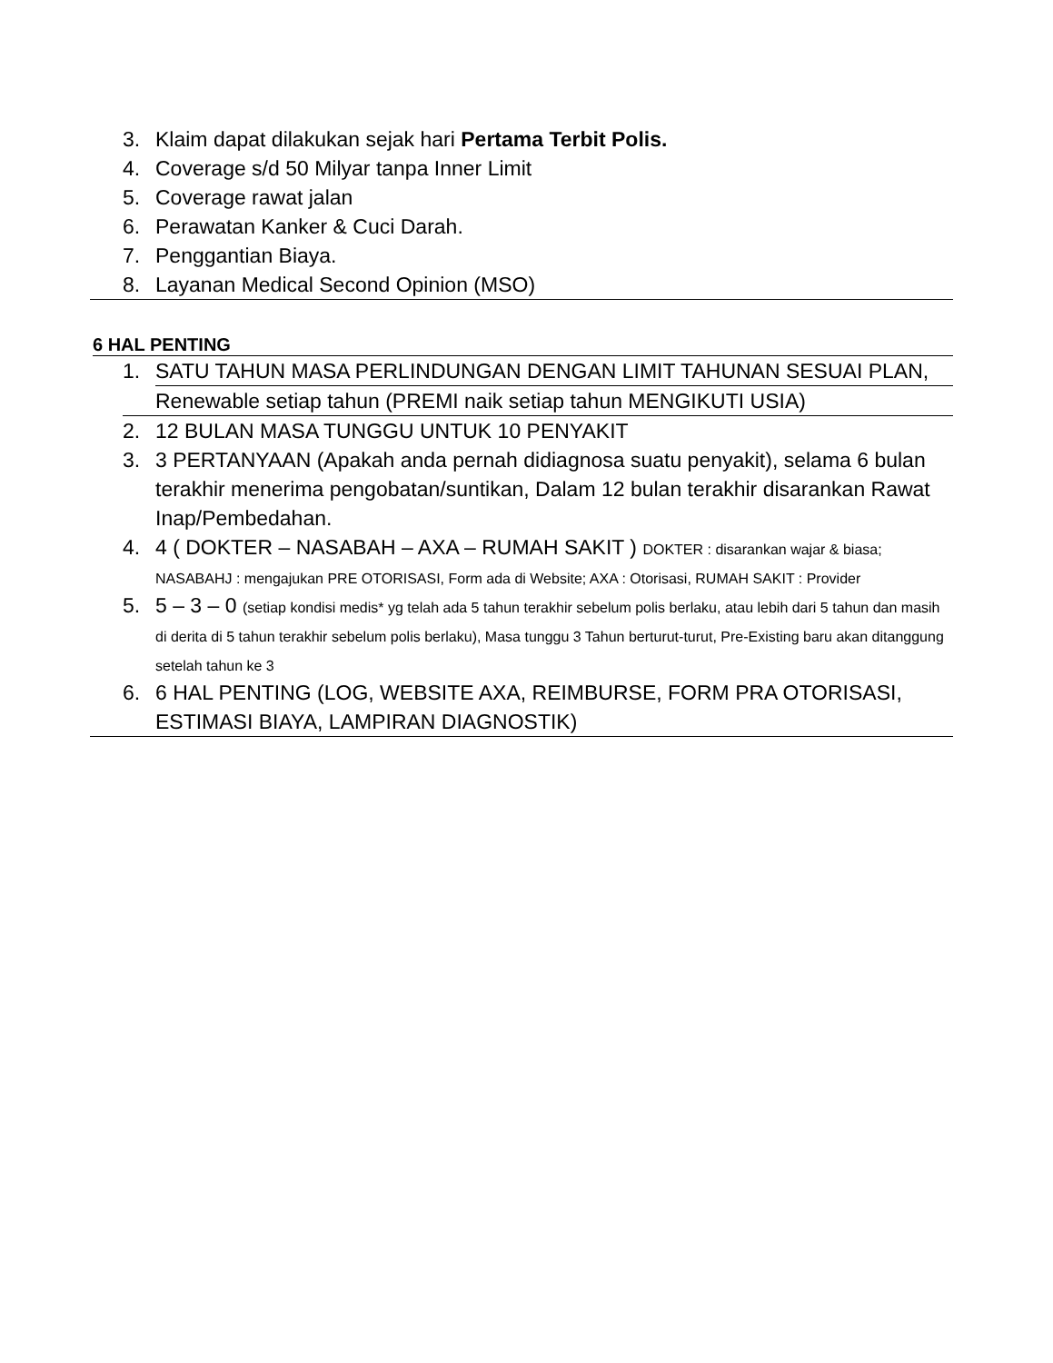3. Klaim dapat dilakukan sejak hari Pertama Terbit Polis.
4. Coverage s/d 50 Milyar tanpa Inner Limit
5. Coverage rawat jalan
6. Perawatan Kanker & Cuci Darah.
7. Penggantian Biaya.
8. Layanan Medical Second Opinion (MSO)
6 HAL PENTING
1. SATU TAHUN MASA PERLINDUNGAN DENGAN LIMIT TAHUNAN SESUAI PLAN,
Renewable setiap tahun (PREMI naik setiap tahun MENGIKUTI USIA)
2. 12 BULAN MASA TUNGGU UNTUK 10 PENYAKIT
3. 3 PERTANYAAN (Apakah anda pernah didiagnosa suatu penyakit), selama 6 bulan terakhir menerima pengobatan/suntikan, Dalam 12 bulan terakhir disarankan Rawat Inap/Pembedahan.
4. 4 ( DOKTER – NASABAH – AXA – RUMAH SAKIT ) DOKTER : disarankan wajar & biasa; NASABAHJ : mengajukan PRE OTORISASI, Form ada di Website; AXA : Otorisasi, RUMAH SAKIT : Provider
5. 5 – 3 – 0 (setiap kondisi medis* yg telah ada 5 tahun terakhir sebelum polis berlaku, atau lebih dari 5 tahun dan masih di derita di 5 tahun terakhir sebelum polis berlaku), Masa tunggu 3 Tahun berturut-turut, Pre-Existing baru akan ditanggung setelah tahun ke 3
6. 6 HAL PENTING (LOG, WEBSITE AXA, REIMBURSE, FORM PRA OTORISASI, ESTIMASI BIAYA, LAMPIRAN DIAGNOSTIK)